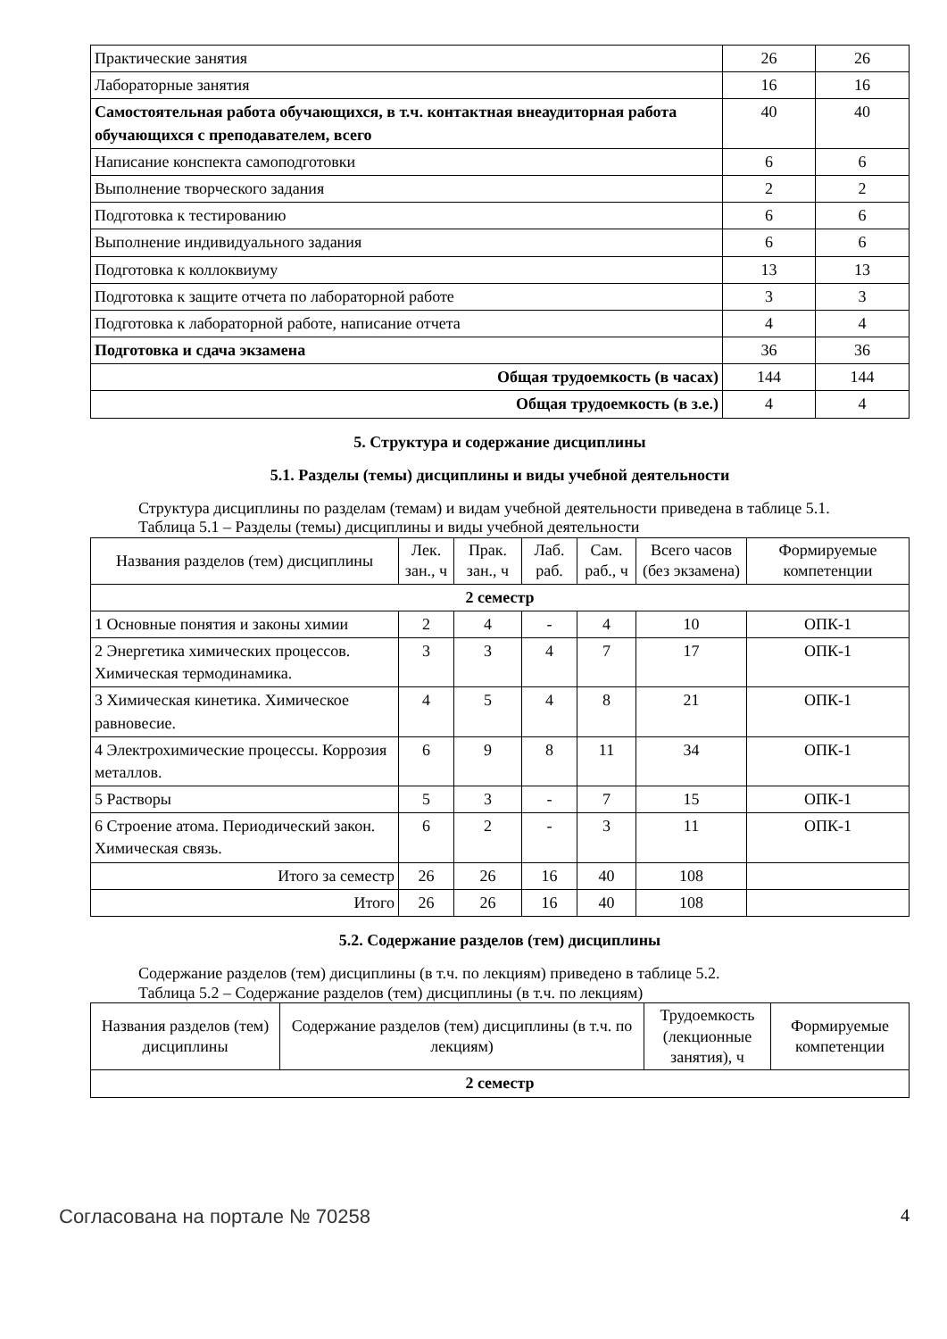| Практические занятия | 26 | 26 |
| Лабораторные занятия | 16 | 16 |
| Самостоятельная работа обучающихся, в т.ч. контактная внеаудиторная работа обучающихся с преподавателем, всего | 40 | 40 |
| Написание конспекта самоподготовки | 6 | 6 |
| Выполнение творческого задания | 2 | 2 |
| Подготовка к тестированию | 6 | 6 |
| Выполнение индивидуального задания | 6 | 6 |
| Подготовка к коллоквиуму | 13 | 13 |
| Подготовка к защите отчета по лабораторной работе | 3 | 3 |
| Подготовка к лабораторной работе, написание отчета | 4 | 4 |
| Подготовка и сдача экзамена | 36 | 36 |
| Общая трудоемкость (в часах) | 144 | 144 |
| Общая трудоемкость (в з.е.) | 4 | 4 |
5. Структура и содержание дисциплины
5.1. Разделы (темы) дисциплины и виды учебной деятельности
Структура дисциплины по разделам (темам) и видам учебной деятельности приведена в таблице 5.1.
Таблица 5.1 – Разделы (темы) дисциплины и виды учебной деятельности
| Названия разделов (тем) дисциплины | Лек. зан., ч | Прак. зан., ч | Лаб. раб. | Сам. раб., ч | Всего часов (без экзамена) | Формируемые компетенции |
| --- | --- | --- | --- | --- | --- | --- |
| 2 семестр | | | | | | |
| 1 Основные понятия и законы химии | 2 | 4 | - | 4 | 10 | ОПК-1 |
| 2 Энергетика химических процессов. Химическая термодинамика. | 3 | 3 | 4 | 7 | 17 | ОПК-1 |
| 3 Химическая кинетика. Химическое равновесие. | 4 | 5 | 4 | 8 | 21 | ОПК-1 |
| 4 Электрохимические процессы. Коррозия металлов. | 6 | 9 | 8 | 11 | 34 | ОПК-1 |
| 5 Растворы | 5 | 3 | - | 7 | 15 | ОПК-1 |
| 6 Строение атома. Периодический закон. Химическая связь. | 6 | 2 | - | 3 | 11 | ОПК-1 |
| Итого за семестр | 26 | 26 | 16 | 40 | 108 | |
| Итого | 26 | 26 | 16 | 40 | 108 | |
5.2. Содержание разделов (тем) дисциплины
Содержание разделов (тем) дисциплины (в т.ч. по лекциям) приведено в таблице 5.2.
Таблица 5.2 – Содержание разделов (тем) дисциплины (в т.ч. по лекциям)
| Названия разделов (тем) дисциплины | Содержание разделов (тем) дисциплины (в т.ч. по лекциям) | Трудоемкость (лекционные занятия), ч | Формируемые компетенции |
| --- | --- | --- | --- |
| 2 семестр | | | |
Согласована на портале № 70258 4